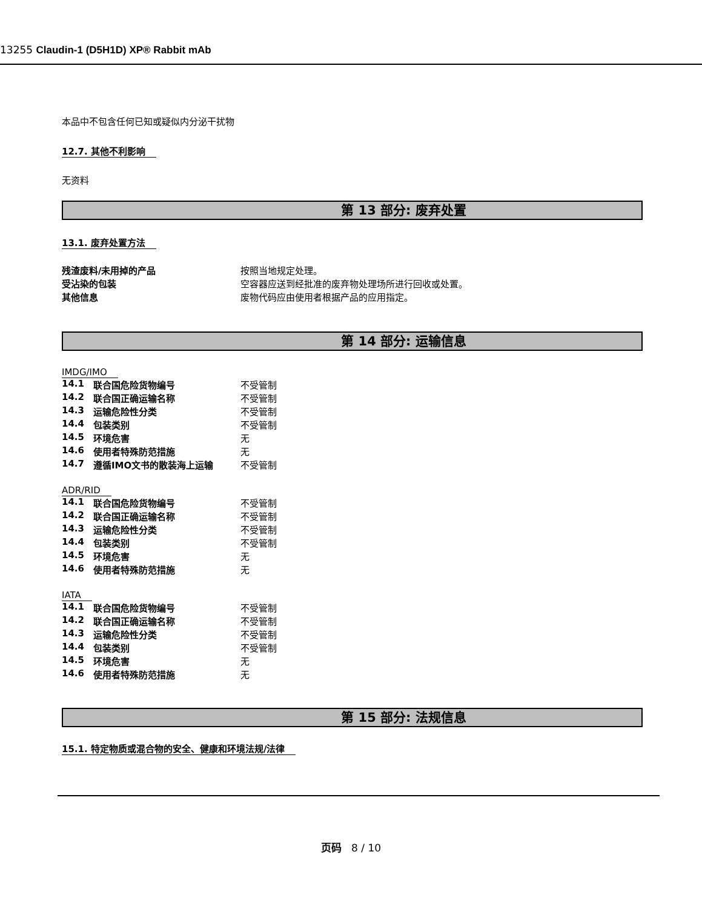13255 Claudin-1 (D5H1D) XP® Rabbit mAb
本品中不包含任何已知或疑似内分泌干扰物
12.7. 其他不利影响
无资料
第 13 部分: 废弃处置
13.1. 废弃处置方法
| 残渣废料/未用掉的产品 | 按照当地规定处理。 |
| 受沾染的包装 | 空容器应送到经批准的废弃物处理场所进行回收或处置。 |
| 其他信息 | 废物代码应由使用者根据产品的应用指定。 |
第 14 部分: 运输信息
IMDG/IMO
| 14.1 | 联合国危险货物编号 | 不受管制 |
| 14.2 | 联合国正确运输名称 | 不受管制 |
| 14.3 | 运输危险性分类 | 不受管制 |
| 14.4 | 包装类别 | 不受管制 |
| 14.5 | 环境危害 | 无 |
| 14.6 | 使用者特殊防范措施 | 无 |
| 14.7 | 遵循IMO文书的散装海上运输 | 不受管制 |
ADR/RID
| 14.1 | 联合国危险货物编号 | 不受管制 |
| 14.2 | 联合国正确运输名称 | 不受管制 |
| 14.3 | 运输危险性分类 | 不受管制 |
| 14.4 | 包装类别 | 不受管制 |
| 14.5 | 环境危害 | 无 |
| 14.6 | 使用者特殊防范措施 | 无 |
IATA
| 14.1 | 联合国危险货物编号 | 不受管制 |
| 14.2 | 联合国正确运输名称 | 不受管制 |
| 14.3 | 运输危险性分类 | 不受管制 |
| 14.4 | 包装类别 | 不受管制 |
| 14.5 | 环境危害 | 无 |
| 14.6 | 使用者特殊防范措施 | 无 |
第 15 部分: 法规信息
15.1. 特定物质或混合物的安全、健康和环境法规/法律
页码 8 / 10